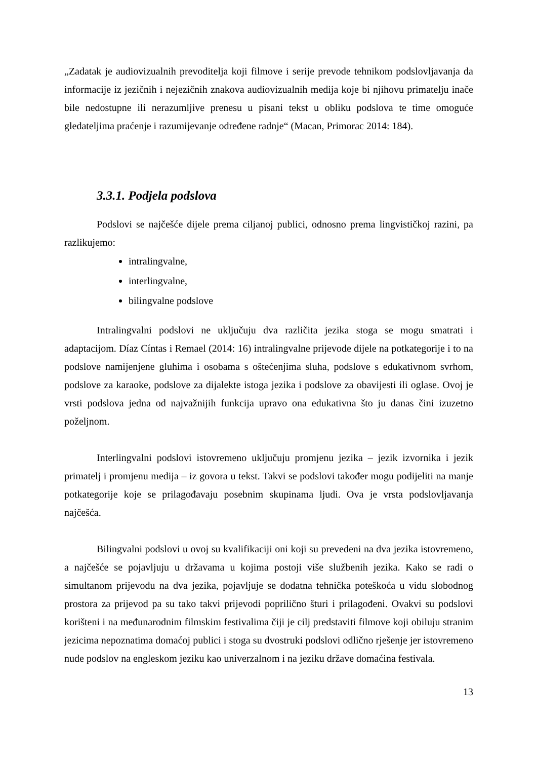„Zadatak je audiovizualnih prevoditelja koji filmove i serije prevode tehnikom podslovljavanja da informacije iz jezičnih i nejezičnih znakova audiovizualnih medija koje bi njihovu primatelju inače bile nedostupne ili nerazumljive prenesu u pisani tekst u obliku podslova te time omoguće gledateljima praćenje i razumijevanje određene radnje“ (Macan, Primorac 2014: 184).
3.3.1. Podjela podslova
Podslovi se najčešće dijele prema ciljanoj publici, odnosno prema lingvističkoj razini, pa razlikujemo:
intralingvalne,
interlingvalne,
bilingvalne podslove
Intralingvalni podslovi ne uključuju dva različita jezika stoga se mogu smatrati i adaptacijom. Díaz Cíntas i Remael (2014: 16) intralingvalne prijevode dijele na potkategorije i to na podslove namijenjene gluhima i osobama s oštećenjima sluha, podslove s edukativnom svrhom, podslove za karaoke, podslove za dijalekte istoga jezika i podslove za obavijesti ili oglase. Ovoj je vrsti podslova jedna od najvažnijih funkcija upravo ona edukativna što ju danas čini izuzetno poželjnom.
Interlingvalni podslovi istovremeno uključuju promjenu jezika – jezik izvornika i jezik primatelj i promjenu medija – iz govora u tekst. Takvi se podslovi također mogu podijeliti na manje potkategorije koje se prilagođavaju posebnim skupinama ljudi. Ova je vrsta podslovljavanja najčešća.
Bilingvalni podslovi u ovoj su kvalifikaciji oni koji su prevedeni na dva jezika istovremeno, a najčešće se pojavljuju u državama u kojima postoji više službenih jezika. Kako se radi o simultanom prijevodu na dva jezika, pojavljuje se dodatna tehnička poteškoća u vidu slobodnog prostora za prijevod pa su tako takvi prijevodi poprilično šturi i prilagođeni. Ovakvi su podslovi korišteni i na međunarodnim filmskim festivalima čiji je cilj predstaviti filmove koji obiluju stranim jezicima nepoznatima domaćoj publici i stoga su dvostruki podslovi odlično rješenje jer istovremeno nude podslov na engleskom jeziku kao univerzalnom i na jeziku države domaćina festivala.
13